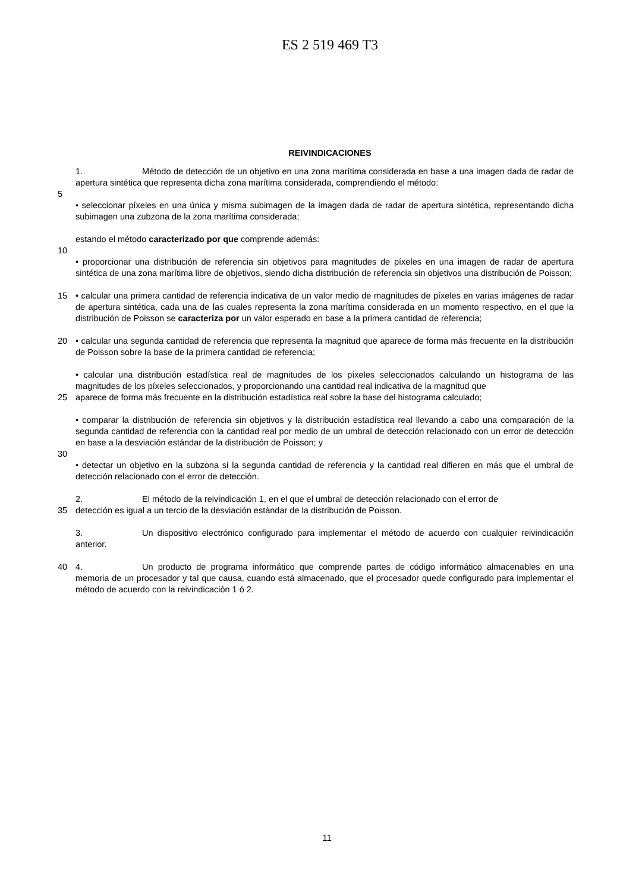ES 2 519 469 T3
REIVINDICACIONES
1. Método de detección de un objetivo en una zona marítima considerada en base a una imagen dada de radar de apertura sintética que representa dicha zona marítima considerada, comprendiendo el método:
5
• seleccionar píxeles en una única y misma subimagen de la imagen dada de radar de apertura sintética, representando dicha subimagen una zubzona de la zona marítima considerada;
estando el método caracterizado por que comprende además:
10
• proporcionar una distribución de referencia sin objetivos para magnitudes de píxeles en una imagen de radar de apertura sintética de una zona marítima libre de objetivos, siendo dicha distribución de referencia sin objetivos una distribución de Poisson;
15 • calcular una primera cantidad de referencia indicativa de un valor medio de magnitudes de píxeles en varias imágenes de radar de apertura sintética, cada una de las cuales representa la zona marítima considerada en un momento respectivo, en el que la distribución de Poisson se caracteriza por un valor esperado en base a la primera cantidad de referencia;
20 • calcular una segunda cantidad de referencia que representa la magnitud que aparece de forma más frecuente en la distribución de Poisson sobre la base de la primera cantidad de referencia;
• calcular una distribución estadística real de magnitudes de los píxeles seleccionados calculando un histograma de las magnitudes de los píxeles seleccionados, y proporcionando una cantidad real indicativa de la magnitud que
25 aparece de forma más frecuente en la distribución estadística real sobre la base del histograma calculado;
• comparar la distribución de referencia sin objetivos y la distribución estadística real llevando a cabo una comparación de la segunda cantidad de referencia con la cantidad real por medio de un umbral de detección relacionado con un error de detección en base a la desviación estándar de la distribución de Poisson; y
30
• detectar un objetivo en la subzona si la segunda cantidad de referencia y la cantidad real difieren en más que el umbral de detección relacionado con el error de detección.
2. El método de la reivindicación 1, en el que el umbral de detección relacionado con el error de
35 detección es igual a un tercio de la desviación estándar de la distribución de Poisson.
3. Un dispositivo electrónico configurado para implementar el método de acuerdo con cualquier reivindicación anterior.
40 4. Un producto de programa informático que comprende partes de código informático almacenables en una memoria de un procesador y tal que causa, cuando está almacenado, que el procesador quede configurado para implementar el método de acuerdo con la reivindicación 1 ó 2.
11